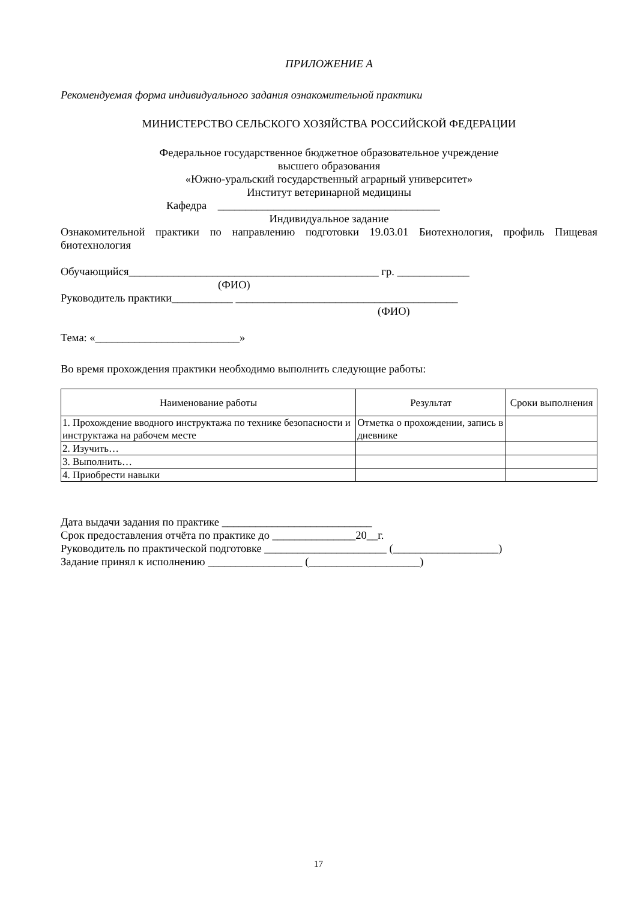ПРИЛОЖЕНИЕ А
Рекомендуемая форма индивидуального задания ознакомительной практики
МИНИСТЕРСТВО СЕЛЬСКОГО ХОЗЯЙСТВА РОССИЙСКОЙ ФЕДЕРАЦИИ
Федеральное государственное бюджетное образовательное учреждение
высшего образования
«Южно-уральский государственный аграрный университет»
Институт ветеринарной медицины
Кафедра ________________________________________
Индивидуальное задание
Ознакомительной практики по направлению подготовки 19.03.01 Биотехнология, профиль Пищевая биотехнология
Обучающийся_____________________________________________ гр. _____________
(ФИО)
Руководитель практики___________ ________________________________________
(ФИО)
Тема: «__________________________»
Во время прохождения практики необходимо выполнить следующие работы:
| Наименование работы | Результат | Сроки выполнения |
| --- | --- | --- |
| 1. Прохождение вводного инструктажа по технике безопасности и инструктажа на рабочем месте | Отметка о прохождении, запись в дневнике | |
| 2. Изучить… | | |
| 3. Выполнить… | | |
| 4. Приобрести навыки | | |
Дата выдачи задания по практике ___________________________
Срок предоставления отчёта по практике до _______________20__г.
Руководитель по практической подготовке ______________________ (___________________)
Задание принял к исполнению _________________ (____________________)
17